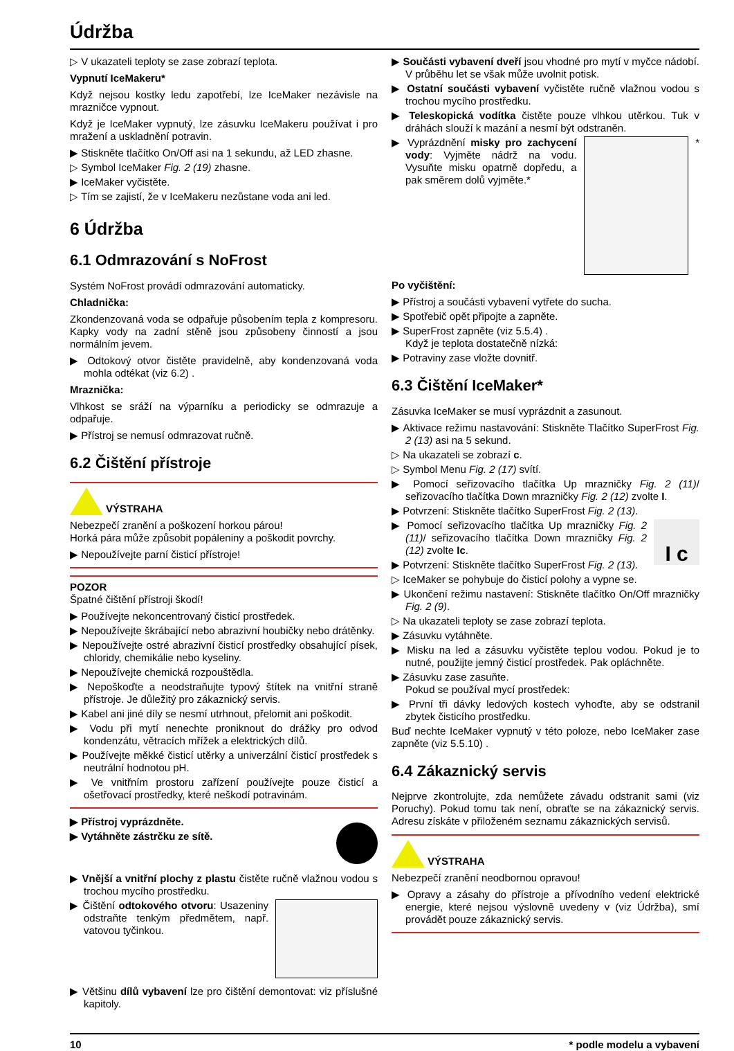Údržba
▷ V ukazateli teploty se zase zobrazí teplota.
Vypnutí IceMakeru*
Když nejsou kostky ledu zapotřebí, lze IceMaker nezávisle na mrazničce vypnout.
Když je IceMaker vypnutý, lze zásuvku IceMakeru používat i pro mražení a uskladnění potravin.
▶ Stiskněte tlačítko On/Off asi na 1 sekundu, až LED zhasne.
▷ Symbol IceMaker Fig. 2 (19) zhasne.
▶ IceMaker vyčistěte.
▷ Tím se zajistí, že v IceMakeru nezůstane voda ani led.
6 Údržba
6.1 Odmrazování s NoFrost
Systém NoFrost provádí odmrazování automaticky.
Chladnička:
Zkondenzovaná voda se odpařuje působením tepla z kompresoru. Kapky vody na zadní stěně jsou způsobeny činností a jsou normálním jevem.
▶ Odtokový otvor čistěte pravidelně, aby kondenzovaná voda mohla odtékat (viz 6.2) .
Mraznička:
Vlhkost se sráží na výparníku a periodicky se odmrazuje a odpařuje.
▶ Přístroj se nemusí odmrazovat ručně.
6.2 Čištění přístroje
VÝSTRAHA
Nebezpečí zranění a poškození horkou párou!
Horká pára může způsobit popáleniny a poškodit povrchy.
▶ Nepoužívejte parní čisticí přístroje!
POZOR
Špatné čištění přístroji škodí!
▶ Používejte nekoncentrovaný čisticí prostředek.
▶ Nepoužívejte škrábající nebo abrazivní houbičky nebo drátěnky.
▶ Nepoužívejte ostré abrazivní čisticí prostředky obsahující písek, chloridy, chemikálie nebo kyseliny.
▶ Nepoužívejte chemická rozpouštědla.
▶ Nepoškoďte a neodstraňujte typový štítek na vnitřní straně přístroje. Je důležitý pro zákaznický servis.
▶ Kabel ani jiné díly se nesmí utrhnout, přelomit ani poškodit.
▶ Vodu při mytí nenechte proniknout do drážky pro odvod kondenzátu, větracích mřížek a elektrických dílů.
▶ Používejte měkké čisticí utěrky a univerzální čisticí prostředek s neutrální hodnotou pH.
▶ Ve vnitřním prostoru zařízení používejte pouze čisticí a ošetřovací prostředky, které neškodí potravinám.
▶ Přístroj vyprázdněte.
▶ Vytáhněte zástrčku ze sítě.
▶ Vnější a vnitřní plochy z plastu čistěte ručně vlažnou vodou s trochou mycího prostředku.
▶ Čištění odtokového otvoru: Usazeniny odstraňte tenkým předmětem, např. vatovou tyčinkou.
▶ Většinu dílů vybavení lze pro čištění demontovat: viz příslušné kapitoly.
▶ Součásti vybavení dveří jsou vhodné pro mytí v myčce nádobí. V průběhu let se však může uvolnit potisk.
▶ Ostatní součásti vybavení vyčistěte ručně vlažnou vodou s trochou mycího prostředku.
▶ Teleskopická vodítka čistěte pouze vlhkou utěrkou. Tuk v dráhách slouží k mazání a nesmí být odstraněn.
▶ Vyprázdnění misky pro zachycení vody: Vyjměte nádrž na vodu. Vysuňte misku opatrně dopředu, a pak směrem dolů vyjměte.*
*
Po vyčištění:
▶ Přístroj a součásti vybavení vytřete do sucha.
▶ Spotřebič opět připojte a zapněte.
▶ SuperFrost zapněte (viz 5.5.4) .
Když je teplota dostatečně nízká:
▶ Potraviny zase vložte dovnitř.
6.3 Čištění IceMaker*
Zásuvka IceMaker se musí vyprázdnit a zasunout.
▶ Aktivace režimu nastavování: Stiskněte Tlačítko SuperFrost Fig. 2 (13) asi na 5 sekund.
▷ Na ukazateli se zobrazí c.
▷ Symbol Menu Fig. 2 (17) svítí.
▶ Pomocí seřizovacího tlačítka Up mrazničky Fig. 2 (11)/ seřizovacího tlačítka Down mrazničky Fig. 2 (12) zvolte I.
▶ Potvrzení: Stiskněte tlačítko SuperFrost Fig. 2 (13).
▶ Pomocí seřizovacího tlačítka Up mrazničky Fig. 2 (11)/ seřizovacího tlačítka Down mrazničky Fig. 2 (12) zvolte Ic.
▶ Potvrzení: Stiskněte tlačítko SuperFrost Fig. 2 (13).
I c
▷ IceMaker se pohybuje do čisticí polohy a vypne se.
▶ Ukončení režimu nastavení: Stiskněte tlačítko On/Off mrazničky Fig. 2 (9).
▷ Na ukazateli teploty se zase zobrazí teplota.
▶ Zásuvku vytáhněte.
▶ Misku na led a zásuvku vyčistěte teplou vodou. Pokud je to nutné, použijte jemný čisticí prostředek. Pak opláchněte.
▶ Zásuvku zase zasuňte.
Pokud se používal mycí prostředek:
▶ První tři dávky ledových kostech vyhoďte, aby se odstranil zbytek čisticího prostředku.
Buď nechte IceMaker vypnutý v této poloze, nebo IceMaker zase zapněte (viz 5.5.10) .
6.4 Zákaznický servis
Nejprve zkontrolujte, zda nemůžete závadu odstranit sami (viz Poruchy). Pokud tomu tak není, obraťte se na zákaznický servis. Adresu získáte v přiloženém seznamu zákaznických servisů.
VÝSTRAHA
Nebezpečí zranění neodbornou opravou!
▶ Opravy a zásahy do přístroje a přívodního vedení elektrické energie, které nejsou výslovně uvedeny v (viz Údržba), smí provádět pouze zákaznický servis.
10 * podle modelu a vybavení